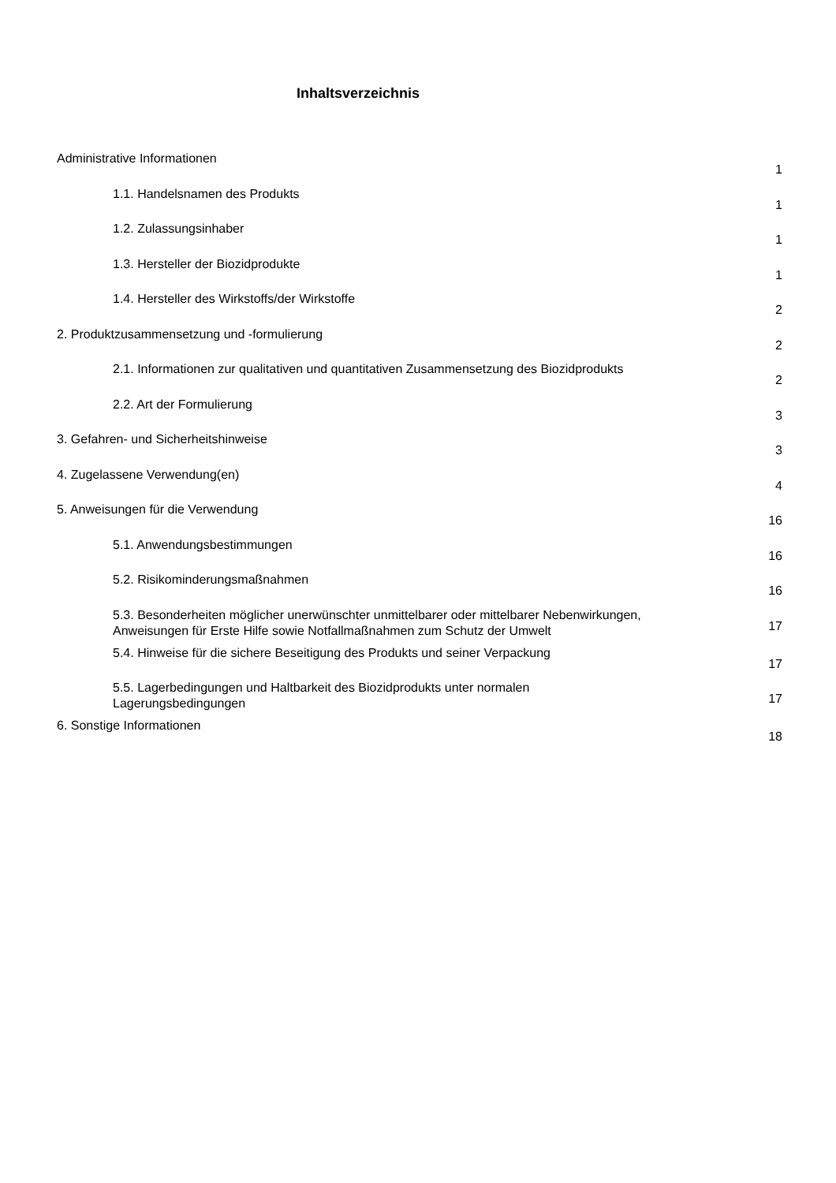Inhaltsverzeichnis
Administrative Informationen 1
1.1. Handelsnamen des Produkts 1
1.2. Zulassungsinhaber 1
1.3. Hersteller der Biozidprodukte 1
1.4. Hersteller des Wirkstoffs/der Wirkstoffe 2
2. Produktzusammensetzung und -formulierung 2
2.1. Informationen zur qualitativen und quantitativen Zusammensetzung des Biozidprodukts 2
2.2. Art der Formulierung 3
3. Gefahren- und Sicherheitshinweise 3
4. Zugelassene Verwendung(en) 4
5. Anweisungen für die Verwendung 16
5.1. Anwendungsbestimmungen 16
5.2. Risikominderungsmaßnahmen 16
5.3. Besonderheiten möglicher unerwünschter unmittelbarer oder mittelbarer Nebenwirkungen,
Anweisungen für Erste Hilfe sowie Notfallmaßnahmen zum Schutz der Umwelt 17
5.4. Hinweise für die sichere Beseitigung des Produkts und seiner Verpackung 17
5.5. Lagerbedingungen und Haltbarkeit des Biozidprodukts unter normalen
Lagerungsbedingungen 17
6. Sonstige Informationen 18